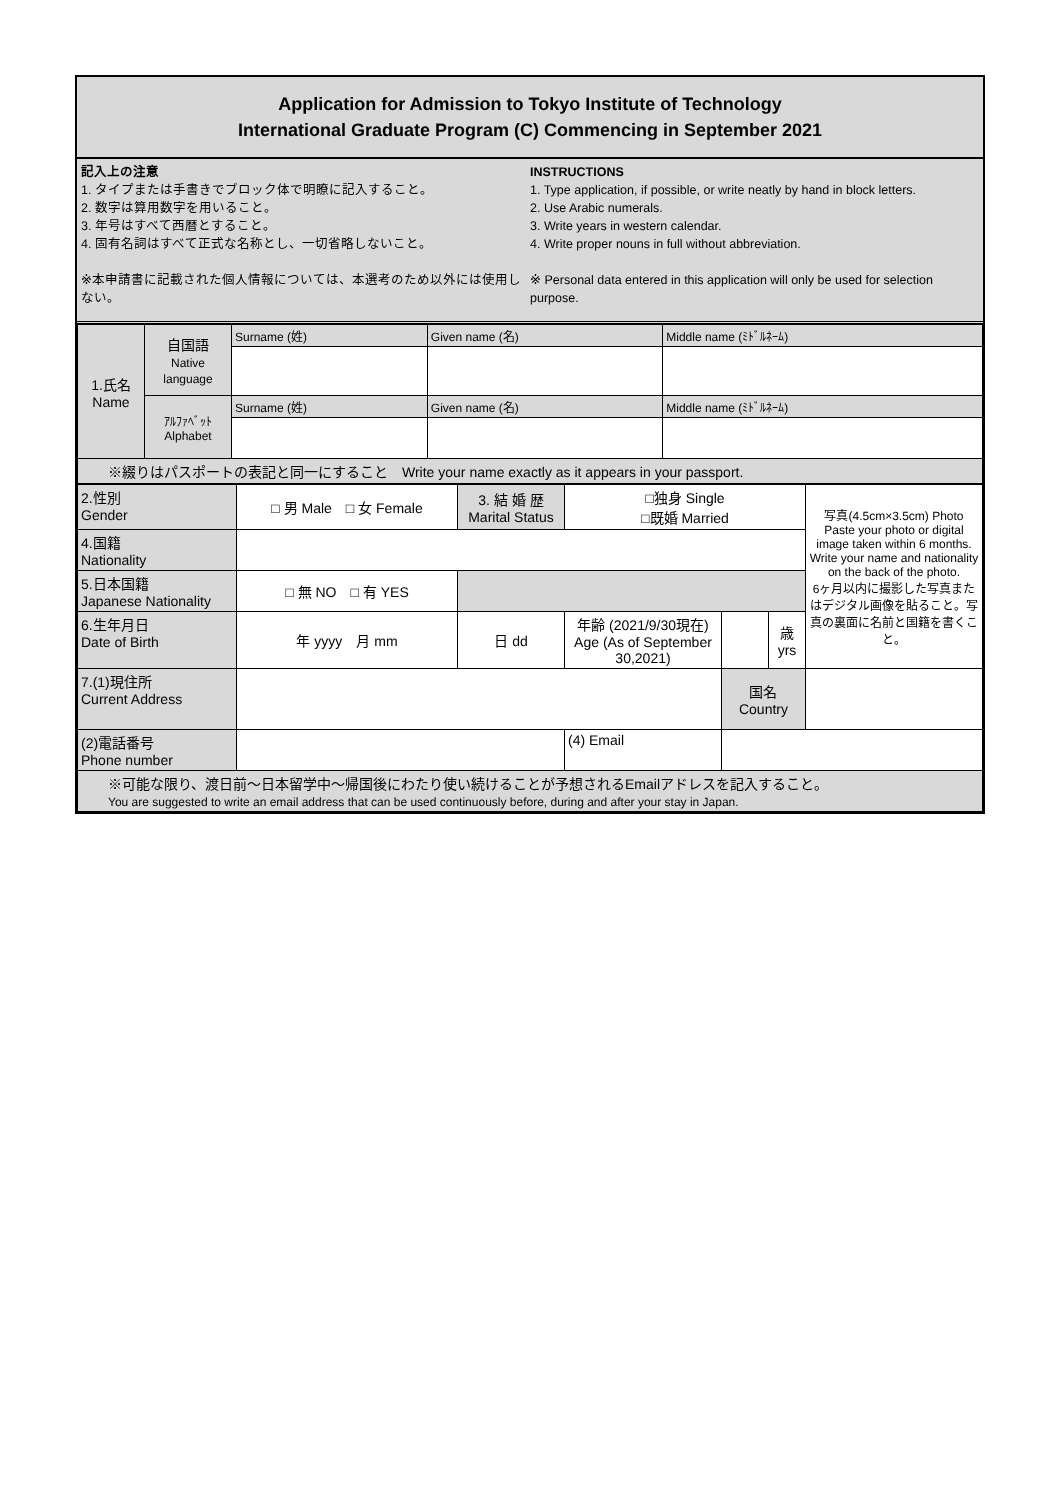Application for Admission to Tokyo Institute of Technology
International Graduate Program (C) Commencing in September 2021
記入上の注意
1. タイプまたは手書きでブロック体で明瞭に記入すること。
2. 数字は算用数字を用いること。
3. 年号はすべて西暦とすること。
4. 固有名詞はすべて正式な名称とし、一切省略しないこと。
※本申請書に記載された個人情報については、本選考のため以外には使用しない。
INSTRUCTIONS
1. Type application, if possible, or write neatly by hand in block letters.
2. Use Arabic numerals.
3. Write years in western calendar.
4. Write proper nouns in full without abbreviation.
※ Personal data entered in this application will only be used for selection purpose.
| 1.氏名 Name | 自国語 Native language | Surname (姓) | Given name (名) | Middle name (ﾐﾄﾞﾙﾈｰﾑ) |
| | ｱﾙﾌｧﾍﾞｯﾄ Alphabet | Surname (姓) | Given name (名) | Middle name (ﾐﾄﾞﾙﾈｰﾑ) |
| ※綴りはパスポートの表記と同一にすること Write your name exactly as it appears in your passport. | | | | |
| 2.性別 Gender | □ 男 Male □ 女 Female | 3. 結 婚 歴 Marital Status | □独身 Single □既婚 Married | | | 写真(4.5cm×3.5cm) Photo Paste your photo or digital image taken within 6 months. Write your name and nationality on the back of the photo. 6ヶ月以内に撮影した写真またはデジタル画像を貼ること。写真の裏面に名前と国籍を書くこと。 |
| 4.国籍 Nationality | | | | | | |
| 5.日本国籍 Japanese Nationality | □ 無 NO □ 有 YES | | | | | |
| 6.生年月日 Date of Birth | 年 yyyy 月 mm | 日 dd | 年齢 (2021/9/30現在) Age (As of September 30,2021) | | 歳 yrs | |
| 7.(1)現住所 Current Address | | | | 国名 Country | | |
| (2)電話番号 Phone number | | | (4) Email | | | |
| ※可能な限り、渡日前～日本留学中～帰国後にわたり使い続けることが予想されるEmailアドレスを記入すること。 You are suggested to write an email address that can be used continuously before, during and after your stay in Japan. | | | | | | |